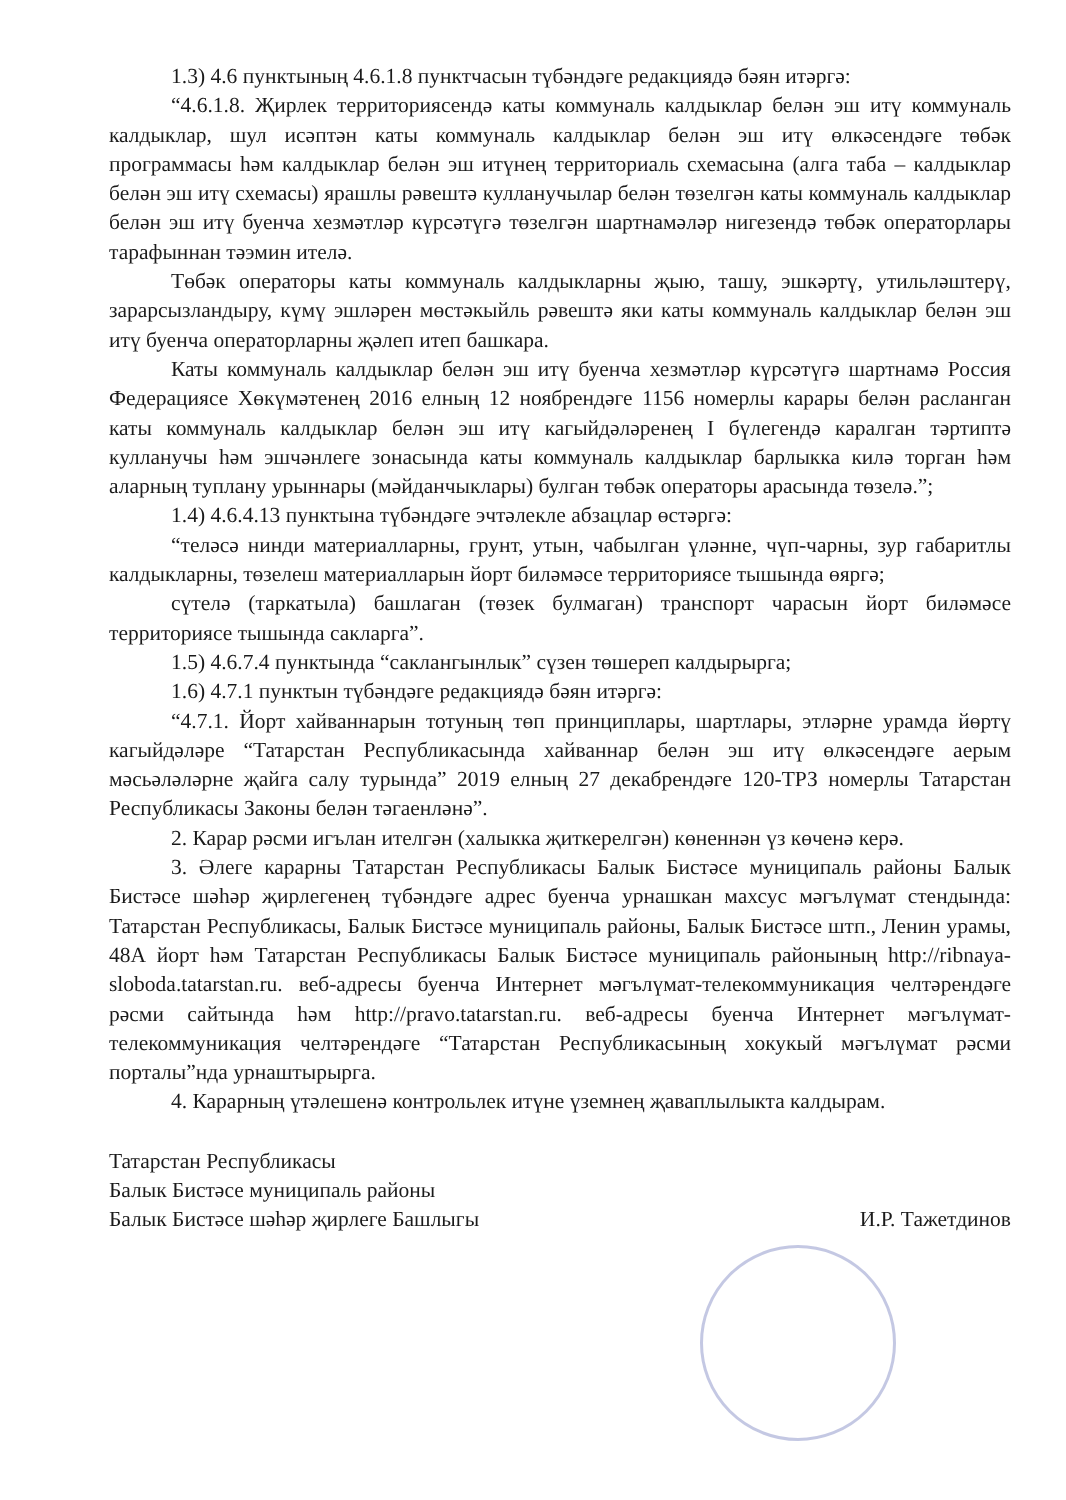1.3) 4.6 пунктының 4.6.1.8 пунктчасын түбәндәге редакциядә бәян итәргә:
“4.6.1.8. Җирлек территориясендә каты коммуналь калдыклар белән эш итү коммуналь калдыклар, шул исәптән каты коммуналь калдыклар белән эш итү өлкәсендәге төбәк программасы һәм калдыклар белән эш итүнең территориаль схемасына (алга таба – калдыклар белән эш итү схемасы) ярашлы рәвештә кулланучылар белән төзелгән каты коммуналь калдыклар белән эш итү буенча хезмәтләр күрсәтүгә төзелгән шартнамәләр нигезендә төбәк операторлары тарафыннан тәэмин ителә.
Төбәк операторы каты коммуналь калдыкларны җыю, ташу, эшкәртү, утильләштерү, зарарсызландыру, күмү эшләрен мөстәкыйль рәвештә яки каты коммуналь калдыклар белән эш итү буенча операторларны җәлеп итеп башкара.
Каты коммуналь калдыклар белән эш итү буенча хезмәтләр күрсәтүгә шартнамә Россия Федерациясе Хөкүмәтенең 2016 елның 12 ноябрендәге 1156 номерлы карары белән расланган каты коммуналь калдыклар белән эш итү кагыйдәләренең I бүлегендә каралган тәртиптә кулланучы һәм эшчәнлеге зонасында каты коммуналь калдыклар барлыкка килә торган һәм аларның туплану урыннары (мәйданчыклары) булган төбәк операторы арасында төзелә.”;
1.4) 4.6.4.13 пунктына түбәндәге эчтәлекле абзацлар өстәргә:
“теләсә нинди материалларны, грунт, утын, чабылган үләнне, чүп-чарны, зур габаритлы калдыкларны, төзелеш материалларын йорт биләмәсе территориясе тышында өяргә;
сүтелә (таркатыла) башлаган (төзек булмаган) транспорт чарасын йорт биләмәсе территориясе тышында сакларга”.
1.5) 4.6.7.4 пунктында “саклангынлык” сүзен төшереп калдырырга;
1.6) 4.7.1 пунктын түбәндәге редакциядә бәян итәргә:
“4.7.1. Йорт хайваннарын тотуның төп принциплары, шартлары, этләрне урамда йөртү кагыйдәләре “Татарстан Республикасында хайваннар белән эш итү өлкәсендәге аерым мәсьәләләрне җайга салу турында” 2019 елның 27 декабрендәге 120-ТРЗ номерлы Татарстан Республикасы Законы белән тәгаенләнә”.
2. Карар рәсми игълан ителгән (халыкка җиткерелгән) көненнән үз көченә керә.
3. Әлеге карарны Татарстан Республикасы Балык Бистәсе муниципаль районы Балык Бистәсе шәһәр җирлегенең түбәндәге адрес буенча урнашкан махсус мәгълүмат стендында: Татарстан Республикасы, Балык Бистәсе муниципаль районы, Балык Бистәсе штп., Ленин урамы, 48А йорт һәм Татарстан Республикасы Балык Бистәсе муниципаль районының http://ribnaya-sloboda.tatarstan.ru. веб-адресы буенча Интернет мәгълүмат-телекоммуникация челтәрендәге рәсми сайтында һәм http://pravo.tatarstan.ru. веб-адресы буенча Интернет мәгълүмат-телекоммуникация челтәрендәге “Татарстан Республикасының хокукый мәгълүмат рәсми порталы”нда урнаштырырга.
4. Карарның үтәлешенә контрольлек итүне үземнең җаваплылыкта калдырам.
Татарстан Республикасы
Балык Бистәсе муниципаль районы
Балык Бистәсе шәһәр җирлеге Башлыгы
И.Р. Тажетдинов